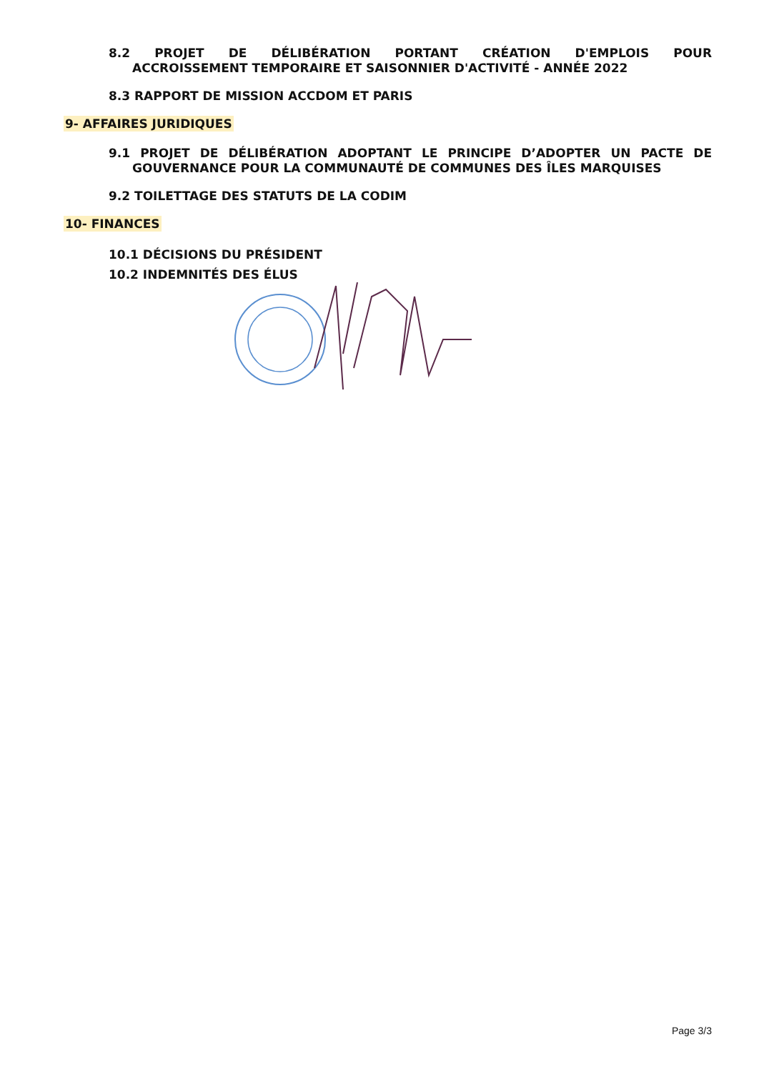8.2 PROJET DE DÉLIBÉRATION PORTANT CRÉATION D'EMPLOIS POUR
ACCROISSEMENT TEMPORAIRE ET SAISONNIER D'ACTIVITÉ - ANNÉE 2022
8.3 RAPPORT DE MISSION ACCDOM ET PARIS
9- AFFAIRES JURIDIQUES
9.1 PROJET DE DÉLIBÉRATION ADOPTANT LE PRINCIPE D’ADOPTER UN PACTE DE
GOUVERNANCE POUR LA COMMUNAUTÉ DE COMMUNES DES ÎLES MARQUISES
9.2 TOILETTAGE DES STATUTS DE LA CODIM
10- FINANCES
10.1 DÉCISIONS DU PRÉSIDENT
10.2 INDEMNITÉS DES ÉLUS
Page 3/3